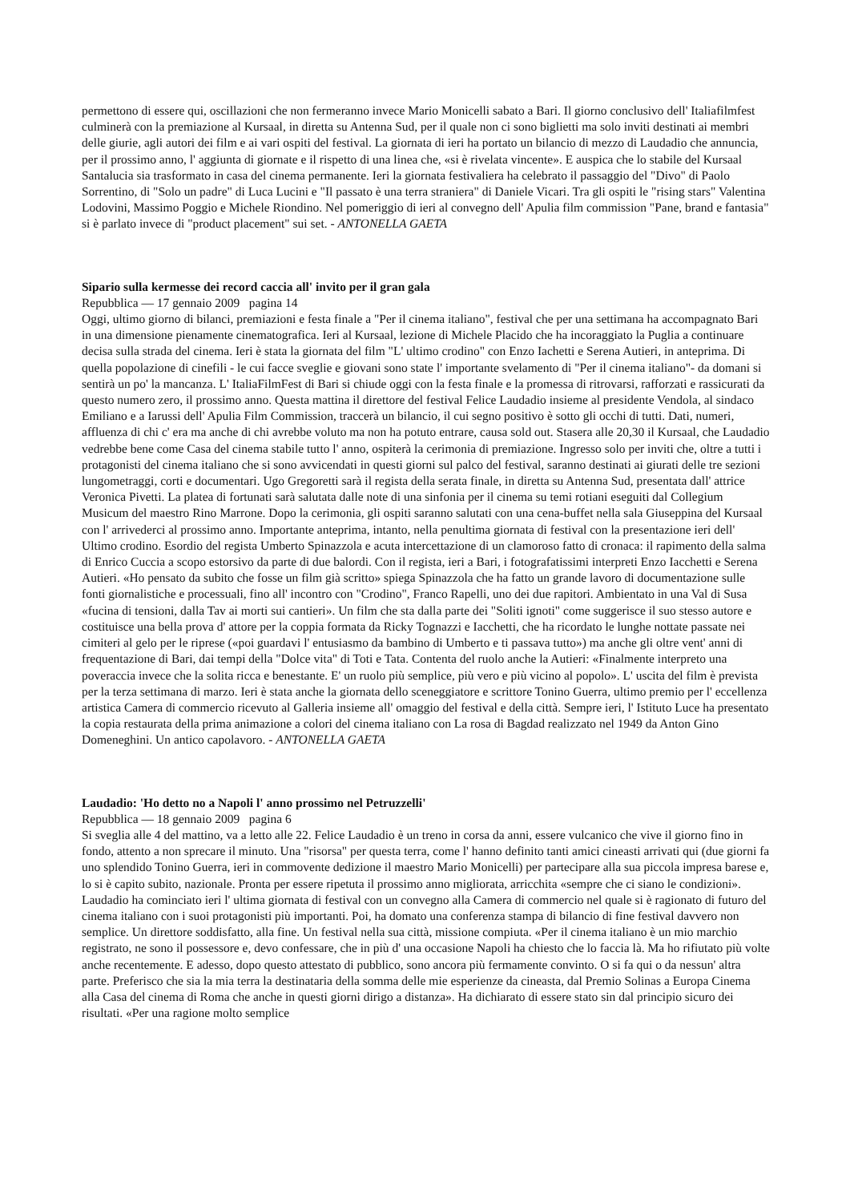permettono di essere qui, oscillazioni che non fermeranno invece Mario Monicelli sabato a Bari. Il giorno conclusivo dell' Italiafilmfest culminerà con la premiazione al Kursaal, in diretta su Antenna Sud, per il quale non ci sono biglietti ma solo inviti destinati ai membri delle giurie, agli autori dei film e ai vari ospiti del festival. La giornata di ieri ha portato un bilancio di mezzo di Laudadio che annuncia, per il prossimo anno, l' aggiunta di giornate e il rispetto di una linea che, «si è rivelata vincente». E auspica che lo stabile del Kursaal Santalucia sia trasformato in casa del cinema permanente. Ieri la giornata festivaliera ha celebrato il passaggio del "Divo" di Paolo Sorrentino, di "Solo un padre" di Luca Lucini e "Il passato è una terra straniera" di Daniele Vicari. Tra gli ospiti le "rising stars" Valentina Lodovini, Massimo Poggio e Michele Riondino. Nel pomeriggio di ieri al convegno dell' Apulia film commission "Pane, brand e fantasia" si è parlato invece di "product placement" sui set. - ANTONELLA GAETA
Sipario sulla kermesse dei record caccia all' invito per il gran gala
Repubblica — 17 gennaio 2009 pagina 14
Oggi, ultimo giorno di bilanci, premiazioni e festa finale a "Per il cinema italiano", festival che per una settimana ha accompagnato Bari in una dimensione pienamente cinematografica. Ieri al Kursaal, lezione di Michele Placido che ha incoraggiato la Puglia a continuare decisa sulla strada del cinema. Ieri è stata la giornata del film "L' ultimo crodino" con Enzo Iachetti e Serena Autieri, in anteprima. Di quella popolazione di cinefili - le cui facce sveglie e giovani sono state l' importante svelamento di "Per il cinema italiano"- da domani si sentirà un po' la mancanza. L' ItaliaFilmFest di Bari si chiude oggi con la festa finale e la promessa di ritrovarsi, rafforzati e rassicurati da questo numero zero, il prossimo anno. Questa mattina il direttore del festival Felice Laudadio insieme al presidente Vendola, al sindaco Emiliano e a Iarussi dell' Apulia Film Commission, traccerà un bilancio, il cui segno positivo è sotto gli occhi di tutti. Dati, numeri, affluenza di chi c' era ma anche di chi avrebbe voluto ma non ha potuto entrare, causa sold out. Stasera alle 20,30 il Kursaal, che Laudadio vedrebbe bene come Casa del cinema stabile tutto l' anno, ospiterà la cerimonia di premiazione. Ingresso solo per inviti che, oltre a tutti i protagonisti del cinema italiano che si sono avvicendati in questi giorni sul palco del festival, saranno destinati ai giurati delle tre sezioni lungometraggi, corti e documentari. Ugo Gregoretti sarà il regista della serata finale, in diretta su Antenna Sud, presentata dall' attrice Veronica Pivetti. La platea di fortunati sarà salutata dalle note di una sinfonia per il cinema su temi rotiani eseguiti dal Collegium Musicum del maestro Rino Marrone. Dopo la cerimonia, gli ospiti saranno salutati con una cena-buffet nella sala Giuseppina del Kursaal con l' arrivederci al prossimo anno. Importante anteprima, intanto, nella penultima giornata di festival con la presentazione ieri dell' Ultimo crodino. Esordio del regista Umberto Spinazzola e acuta intercettazione di un clamoroso fatto di cronaca: il rapimento della salma di Enrico Cuccia a scopo estorsivo da parte di due balordi. Con il regista, ieri a Bari, i fotografatissimi interpreti Enzo Iacchetti e Serena Autieri. «Ho pensato da subito che fosse un film già scritto» spiega Spinazzola che ha fatto un grande lavoro di documentazione sulle fonti giornalistiche e processuali, fino all' incontro con "Crodino", Franco Rapelli, uno dei due rapitori. Ambientato in una Val di Susa «fucina di tensioni, dalla Tav ai morti sui cantieri». Un film che sta dalla parte dei "Soliti ignoti" come suggerisce il suo stesso autore e costituisce una bella prova d' attore per la coppia formata da Ricky Tognazzi e Iacchetti, che ha ricordato le lunghe nottate passate nei cimiteri al gelo per le riprese («poi guardavi l' entusiasmo da bambino di Umberto e ti passava tutto») ma anche gli oltre vent' anni di frequentazione di Bari, dai tempi della "Dolce vita" di Toti e Tata. Contenta del ruolo anche la Autieri: «Finalmente interpreto una poveraccia invece che la solita ricca e benestante. E' un ruolo più semplice, più vero e più vicino al popolo». L' uscita del film è prevista per la terza settimana di marzo. Ieri è stata anche la giornata dello sceneggiatore e scrittore Tonino Guerra, ultimo premio per l' eccellenza artistica Camera di commercio ricevuto al Galleria insieme all' omaggio del festival e della città. Sempre ieri, l' Istituto Luce ha presentato la copia restaurata della prima animazione a colori del cinema italiano con La rosa di Bagdad realizzato nel 1949 da Anton Gino Domeneghini. Un antico capolavoro. - ANTONELLA GAETA
Laudadio: 'Ho detto no a Napoli l' anno prossimo nel Petruzzelli'
Repubblica — 18 gennaio 2009 pagina 6
Si sveglia alle 4 del mattino, va a letto alle 22. Felice Laudadio è un treno in corsa da anni, essere vulcanico che vive il giorno fino in fondo, attento a non sprecare il minuto. Una "risorsa" per questa terra, come l' hanno definito tanti amici cineasti arrivati qui (due giorni fa uno splendido Tonino Guerra, ieri in commovente dedizione il maestro Mario Monicelli) per partecipare alla sua piccola impresa barese e, lo si è capito subito, nazionale. Pronta per essere ripetuta il prossimo anno migliorata, arricchita «sempre che ci siano le condizioni». Laudadio ha cominciato ieri l' ultima giornata di festival con un convegno alla Camera di commercio nel quale si è ragionato di futuro del cinema italiano con i suoi protagonisti più importanti. Poi, ha domato una conferenza stampa di bilancio di fine festival davvero non semplice. Un direttore soddisfatto, alla fine. Un festival nella sua città, missione compiuta. «Per il cinema italiano è un mio marchio registrato, ne sono il possessore e, devo confessare, che in più d' una occasione Napoli ha chiesto che lo faccia là. Ma ho rifiutato più volte anche recentemente. E adesso, dopo questo attestato di pubblico, sono ancora più fermamente convinto. O si fa qui o da nessun' altra parte. Preferisco che sia la mia terra la destinataria della somma delle mie esperienze da cineasta, dal Premio Solinas a Europa Cinema alla Casa del cinema di Roma che anche in questi giorni dirigo a distanza». Ha dichiarato di essere stato sin dal principio sicuro dei risultati. «Per una ragione molto semplice